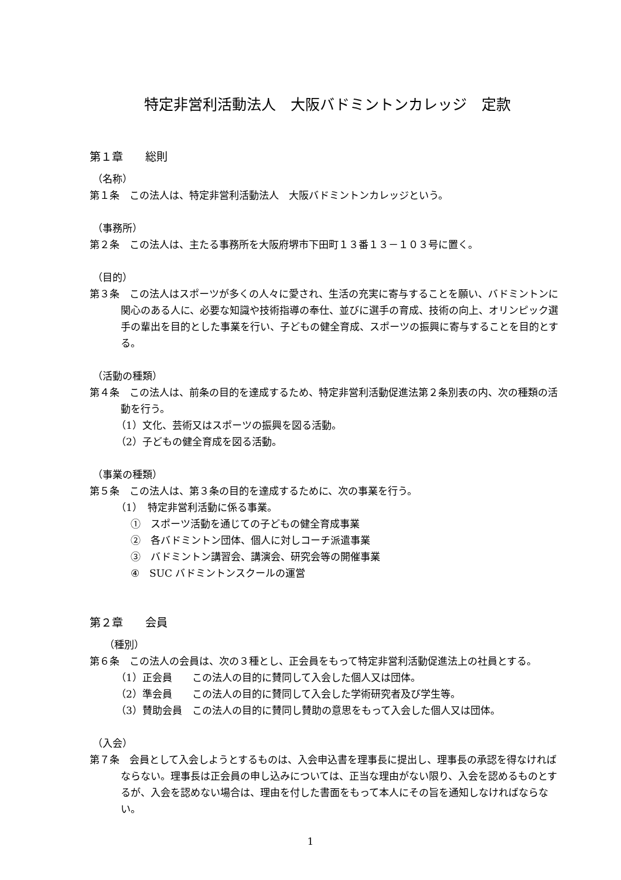特定非営利活動法人　大阪バドミントンカレッジ　定款
第１章　　総則
（名称）
第１条　この法人は、特定非営利活動法人　大阪バドミントンカレッジという。
（事務所）
第２条　この法人は、主たる事務所を大阪府堺市下田町１３番１３－１０３号に置く。
（目的）
第３条　この法人はスポーツが多くの人々に愛され、生活の充実に寄与することを願い、バドミントンに関心のある人に、必要な知識や技術指導の奉仕、並びに選手の育成、技術の向上、オリンピック選手の輩出を目的とした事業を行い、子どもの健全育成、スポーツの振興に寄与することを目的とする。
（活動の種類）
第４条　この法人は、前条の目的を達成するため、特定非営利活動促進法第２条別表の内、次の種類の活動を行う。
（1）文化、芸術又はスポーツの振興を図る活動。
（2）子どもの健全育成を図る活動。
（事業の種類）
第５条　この法人は、第３条の目的を達成するために、次の事業を行う。
（1）　特定非営利活動に係る事業。
①　スポーツ活動を通じての子どもの健全育成事業
②　各バドミントン団体、個人に対しコーチ派遣事業
③　バドミントン講習会、講演会、研究会等の開催事業
④　SUC バドミントンスクールの運営
第２章　　会員
（種別）
第６条　この法人の会員は、次の３種とし、正会員をもって特定非営利活動促進法上の社員とする。
（1）正会員　　この法人の目的に賛同して入会した個人又は団体。
（2）準会員　　この法人の目的に賛同して入会した学術研究者及び学生等。
（3）賛助会員　この法人の目的に賛同し賛助の意思をもって入会した個人又は団体。
（入会）
第７条　会員として入会しようとするものは、入会申込書を理事長に提出し、理事長の承認を得なければならない。理事長は正会員の申し込みについては、正当な理由がない限り、入会を認めるものとするが、入会を認めない場合は、理由を付した書面をもって本人にその旨を通知しなければならない。
1